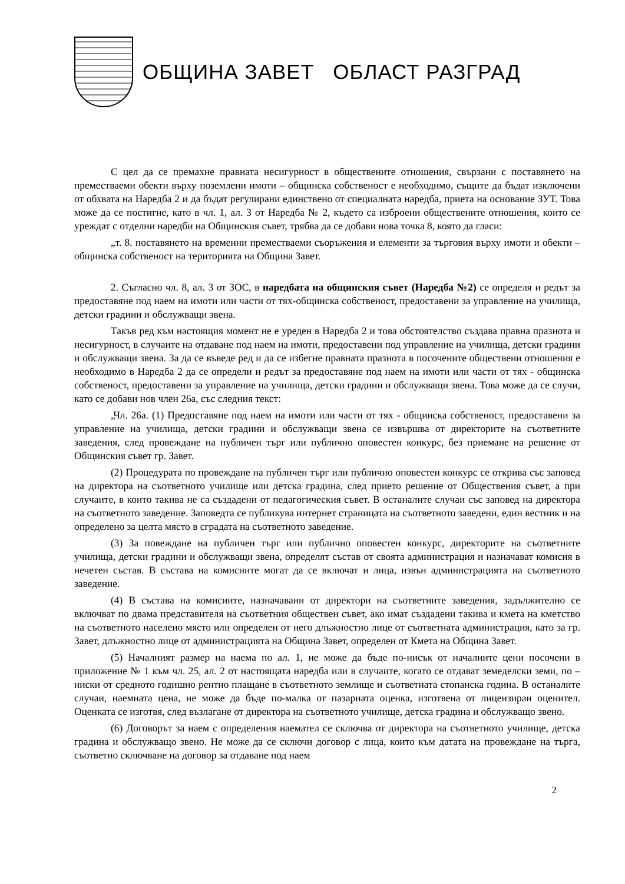ОБЩИНА ЗАВЕТ ОБЛАСТ РАЗГРАД
С цел да се премахне правната несигурност в обществените отношения, свързани с поставянето на преместваеми обекти върху поземлени имоти – общинска собственост е необходимо, същите да бъдат изключени от обхвата на Наредба 2 и да бъдат регулирани единствено от специалната наредба, приета на основание ЗУТ. Това може да се постигне, като в чл. 1, ал. 3 от Наредба № 2, където са изброени обществените отношения, които се уреждат с отделни наредби на Общинския съвет, трябва да се добави нова точка 8, която да гласи:
„т. 8. поставянето на временни преместваеми съоръжения и елементи за търговия върху имоти и обекти – общинска собственост на територията на Община Завет.
2. Съгласно чл. 8, ал. 3 от ЗОС, в наредбата на общинския съвет (Наредба №2) се определя и редът за предоставяне под наем на имоти или части от тях-общинска собственост, предоставени за управление на училища, детски градини и обслужващи звена.
Такъв ред към настоящия момент не е уреден в Наредба 2 и това обстоятелство създава правна празнота и несигурност, в случаите на отдаване под наем на имоти, предоставени под управление на училища, детски градини и обслужващи звена. За да се въведе ред и да се избегне правната празнота в посочените обществени отношения е необходимо в Наредба 2 да се определи и редът за предоставяне под наем на имоти или части от тях - общинска собственост, предоставени за управление на училища, детски градини и обслужващи звена. Това може да се случи, като се добави нов член 26а, със следния текст:
„Чл. 26а. (1) Предоставяне под наем на имоти или части от тях - общинска собственост, предоставени за управление на училища, детски градини и обслужващи звена се извършва от директорите на съответните заведения, след провеждане на публичен търг или публично оповестен конкурс, без приемане на решение от Общинския съвет гр. Завет.
(2) Процедурата по провеждане на публичен търг или публично оповестен конкурс се открива със заповед на директора на съответното училище или детска градина, след прието решение от Обществения съвет, а при случаите, в които такива не са създадени от педагогическия съвет. В останалите случаи със заповед на директора на съответното заведение. Заповедта се публикува интернет страницата на съответното заведени, един вестник и на определено за целта място в сградата на съответното заведение.
(3) За повеждане на публичен търг или публично оповестен конкурс, директорите на съответните училища, детски градини и обслужващи звена, определят състав от своята администрация и назначават комисия в нечетен състав. В състава на комисиите могат да се включат и лица, извън администрацията на съответното заведение.
(4) В състава на комисиите, назначавани от директори на съответните заведения, задължително се включват по двама представителя на съответния обществен съвет, ако имат създадени такива и кмета на кметство на съответното населено място или определен от него длъжностно лице от съответната администрация, като за гр. Завет, длъжностно лице от администрацията на Община Завет, определен от Кмета на Община Завет.
(5) Началният размер на наема по ал. 1, не може да бъде по-нисък от началните цени посочени в приложение № 1 към чл. 25, ал. 2 от настоящата наредба или в случаите, когато се отдават земеделски земи, по – ниски от средното годишно рентно плащане в съответното землище и съответната стопанска година. В останалите случаи, наемната цена, не може да бъде по-малка от пазарната оценка, изготвена от лицензиран оценител. Оценката се изготвя, след възлагане от директора на съответното училище, детска градина и обслужващо звено.
(6) Договорът за наем с определения наемател се сключва от директора на съответното училище, детска градина и обслужващо звено. Не може да се сключи договор с лица, които към датата на провеждане на търга, съответно сключване на договор за отдаване под наем
2